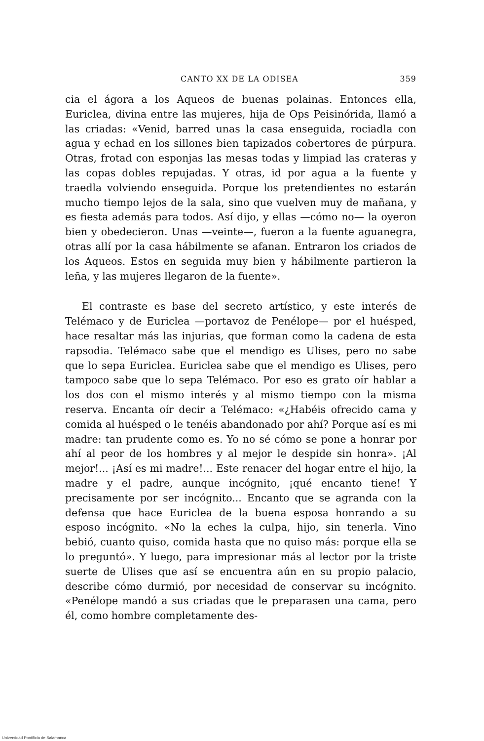CANTO XX DE LA ODISEA 359
cia el ágora a los Aqueos de buenas polainas. Entonces ella, Euriclea, divina entre las mujeres, hija de Ops Peisinórida, llamó a las criadas: «Venid, barred unas la casa enseguida, rociadla con agua y echad en los sillones bien tapizados cobertores de púrpura. Otras, frotad con esponjas las mesas todas y limpiad las crateras y las copas dobles repujadas. Y otras, id por agua a la fuente y traedla volviendo enseguida. Porque los pretendientes no estarán mucho tiempo lejos de la sala, sino que vuelven muy de mañana, y es fiesta además para todos. Así dijo, y ellas —cómo no— la oyeron bien y obedecieron. Unas —veinte—, fueron a la fuente aguanegra, otras allí por la casa hábilmente se afanan. Entraron los criados de los Aqueos. Estos en seguida muy bien y hábilmente partieron la leña, y las mujeres llegaron de la fuente».
El contraste es base del secreto artístico, y este interés de Telémaco y de Euriclea —portavoz de Penélope— por el huésped, hace resaltar más las injurias, que forman como la cadena de esta rapsodia. Telémaco sabe que el mendigo es Ulises, pero no sabe que lo sepa Euriclea. Euriclea sabe que el mendigo es Ulises, pero tampoco sabe que lo sepa Telémaco. Por eso es grato oír hablar a los dos con el mismo interés y al mismo tiempo con la misma reserva. Encanta oír decir a Telémaco: «¿Habéis ofrecido cama y comida al huésped o le tenéis abandonado por ahí? Porque así es mi madre: tan prudente como es. Yo no sé cómo se pone a honrar por ahí al peor de los hombres y al mejor le despide sin honra». ¡Al mejor!... ¡Así es mi madre!... Este renacer del hogar entre el hijo, la madre y el padre, aunque incógnito, ¡qué encanto tiene! Y precisamente por ser incógnito... Encanto que se agranda con la defensa que hace Euriclea de la buena esposa honrando a su esposo incógnito. «No la eches la culpa, hijo, sin tenerla. Vino bebió, cuanto quiso, comida hasta que no quiso más: porque ella se lo preguntó». Y luego, para impresionar más al lector por la triste suerte de Ulises que así se encuentra aún en su propio palacio, describe cómo durmió, por necesidad de conservar su incógnito. «Penélope mandó a sus criadas que le preparasen una cama, pero él, como hombre completamente des-
Universidad Pontificia de Salamanca